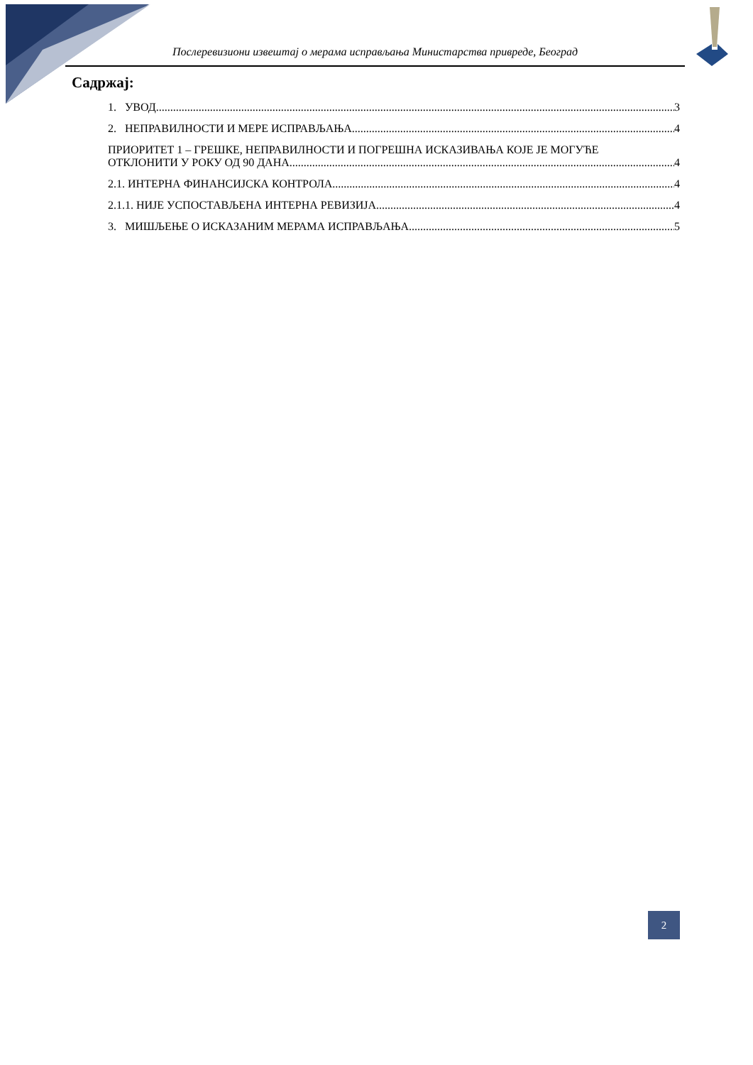Послеревизиони извештај о мерама исправљања Министарства привреде, Београд
Садржај:
1. УВОД 3
2. НЕПРАВИЛНОСТИ И МЕРЕ ИСПРАВЉАЊА 4
ПРИОРИТЕТ 1 – ГРЕШКЕ, НЕПРАВИЛНОСТИ И ПОГРЕШНА ИСКАЗИВАЊА КОЈЕ ЈЕ МОГУЋЕ
ОТКЛОНИТИ У РОКУ ОД 90 ДАНА 4
2.1. ИНТЕРНА ФИНАНСИЈСКА КОНТРОЛА 4
2.1.1. НИЈЕ УСПОСТАВЉЕНА ИНТЕРНА РЕВИЗИЈА 4
3. МИШЉЕЊЕ О ИСКАЗАНИМ МЕРАМА ИСПРАВЉАЊА 5
2